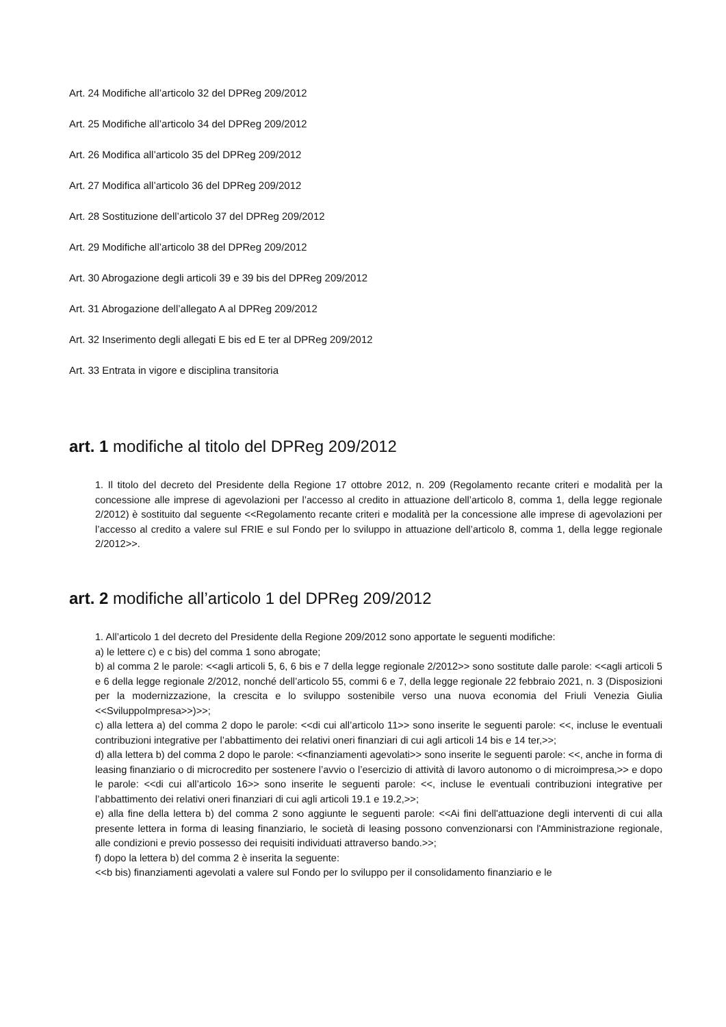Art. 24 Modifiche all’articolo 32 del DPReg 209/2012
Art. 25 Modifiche all’articolo 34 del DPReg 209/2012
Art. 26 Modifica all’articolo 35 del DPReg 209/2012
Art. 27 Modifica all’articolo 36 del DPReg 209/2012
Art. 28 Sostituzione dell’articolo 37 del DPReg 209/2012
Art. 29 Modifiche all’articolo 38 del DPReg 209/2012
Art. 30 Abrogazione degli articoli 39 e 39 bis del DPReg 209/2012
Art. 31 Abrogazione dell’allegato A al DPReg 209/2012
Art. 32 Inserimento degli allegati E bis ed E ter al DPReg 209/2012
Art. 33 Entrata in vigore e disciplina transitoria
art. 1 modifiche al titolo del DPReg 209/2012
1. Il titolo del decreto del Presidente della Regione 17 ottobre 2012, n. 209 (Regolamento recante criteri e modalità per la concessione alle imprese di agevolazioni per l’accesso al credito in attuazione dell’articolo 8, comma 1, della legge regionale 2/2012) è sostituito dal seguente <<Regolamento recante criteri e modalità per la concessione alle imprese di agevolazioni per l’accesso al credito a valere sul FRIE e sul Fondo per lo sviluppo in attuazione dell’articolo 8, comma 1, della legge regionale 2/2012>>.
art. 2 modifiche all’articolo 1 del DPReg 209/2012
1. All’articolo 1 del decreto del Presidente della Regione 209/2012 sono apportate le seguenti modifiche:
a) le lettere c) e c bis) del comma 1 sono abrogate;
b) al comma 2 le parole: <<agli articoli 5, 6, 6 bis e 7 della legge regionale 2/2012>> sono sostitute dalle parole: <<agli articoli 5 e 6 della legge regionale 2/2012, nonché dell’articolo 55, commi 6 e 7, della legge regionale 22 febbraio 2021, n. 3 (Disposizioni per la modernizzazione, la crescita e lo sviluppo sostenibile verso una nuova economia del Friuli Venezia Giulia <<SviluppoImpresa>>)>>;
c) alla lettera a) del comma 2 dopo le parole: <<di cui all’articolo 11>> sono inserite le seguenti parole: <<, incluse le eventuali contribuzioni integrative per l’abbattimento dei relativi oneri finanziari di cui agli articoli 14 bis e 14 ter,>>;
d) alla lettera b) del comma 2 dopo le parole: <<finanziamenti agevolati>> sono inserite le seguenti parole: <<, anche in forma di leasing finanziario o di microcredito per sostenere l’avvio o l’esercizio di attività di lavoro autonomo o di microimpresa,>> e dopo le parole: <<di cui all’articolo 16>> sono inserite le seguenti parole: <<, incluse le eventuali contribuzioni integrative per l’abbattimento dei relativi oneri finanziari di cui agli articoli 19.1 e 19.2,>>;
e) alla fine della lettera b) del comma 2 sono aggiunte le seguenti parole: <<Ai fini dell'attuazione degli interventi di cui alla presente lettera in forma di leasing finanziario, le società di leasing possono convenzionarsi con l'Amministrazione regionale, alle condizioni e previo possesso dei requisiti individuati attraverso bando.>>;
f) dopo la lettera b) del comma 2 è inserita la seguente:
<<b bis) finanziamenti agevolati a valere sul Fondo per lo sviluppo per il consolidamento finanziario e le